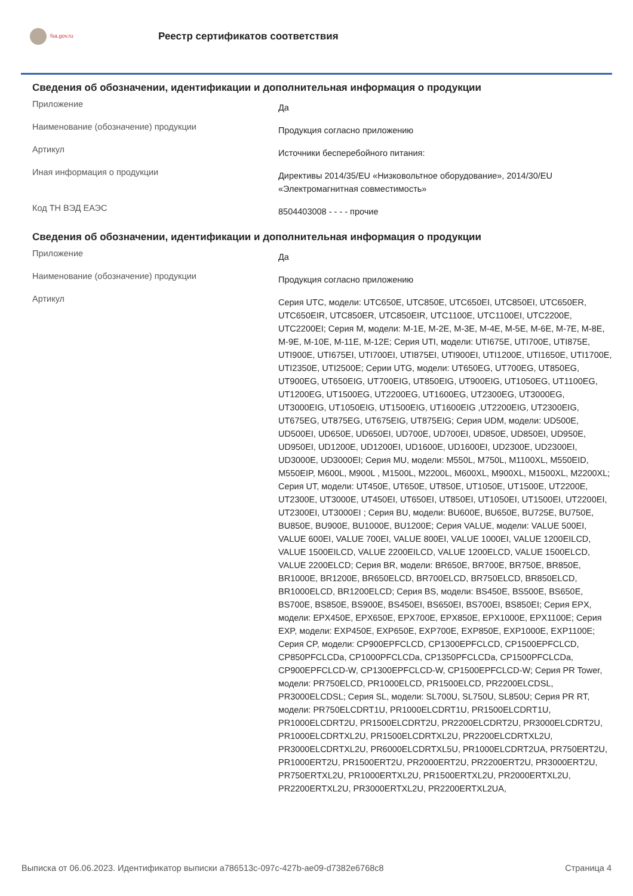fsa.gov.ru
Реестр сертификатов соответствия
Сведения об обозначении, идентификации и дополнительная информация о продукции
| Приложение | Да |
| Наименование (обозначение) продукции | Продукция согласно приложению |
| Артикул | Источники бесперебойного питания: |
| Иная информация о продукции | Директивы 2014/35/EU «Низковольтное оборудование», 2014/30/EU «Электромагнитная совместимость» |
| Код ТН ВЭД ЕАЭС | 8504403008 - - - - прочие |
Сведения об обозначении, идентификации и дополнительная информация о продукции
| Приложение | Да |
| Наименование (обозначение) продукции | Продукция согласно приложению |
| Артикул | Серия UTC, модели: UTC650E, UTC850E, UTC650EI, UTC850EI, UTC650ER, UTC650EIR, UTC850ER, UTC850EIR, UTC1100E, UTC1100EI, UTC2200E, UTC2200EI; Серия M, модели: M-1E, M-2E, M-3E, M-4E, M-5E, M-6E, M-7E, M-8E, M-9E, M-10E, M-11E, M-12E; Серия UTI, модели: UTI675E, UTI700E, UTI875E, UTI900E, UTI675EI, UTI700EI, UTI875EI, UTI900EI, UTI1200E, UTI1650E, UTI1700E, UTI2350E, UTI2500E; Серии UTG, модели: UT650EG, UT700EG, UT850EG, UT900EG, UT650EIG, UT700EIG, UT850EIG, UT900EIG, UT1050EG, UT1100EG, UT1200EG, UT1500EG, UT2200EG, UT1600EG, UT2300EG, UT3000EG, UT3000EIG, UT1050EIG, UT1500EIG, UT1600EIG ,UT2200EIG, UT2300EIG, UT675EG, UT875EG, UT675EIG, UT875EIG; Серия UDM, модели: UD500E, UD500EI, UD650E, UD650EI, UD700E, UD700EI, UD850E, UD850EI, UD950E, UD950EI, UD1200E, UD1200EI, UD1600E, UD1600EI, UD2300E, UD2300EI, UD3000E, UD3000EI; Серия MU, модели: M550L, M750L, M1100XL, M550EID, M550EIP, M600L, M900L , M1500L, M2200L, M600XL, M900XL, M1500XL, M2200XL; Серия UT, модели: UT450E, UT650E, UT850E, UT1050E, UT1500E, UT2200E, UT2300E, UT3000E, UT450EI, UT650EI, UT850EI, UT1050EI, UT1500EI, UT2200EI, UT2300EI, UT3000EI ; Серия BU, модели: BU600E, BU650E, BU725E, BU750E, BU850E, BU900E, BU1000E, BU1200E; Серия VALUE, модели: VALUE 500EI, VALUE 600EI, VALUE 700EI, VALUE 800EI, VALUE 1000EI, VALUE 1200EILCD, VALUE 1500EILCD, VALUE 2200EILCD, VALUE 1200ELCD, VALUE 1500ELCD, VALUE 2200ELCD; Серия BR, модели: BR650E, BR700E, BR750E, BR850E, BR1000E, BR1200E, BR650ELCD, BR700ELCD, BR750ELCD, BR850ELCD, BR1000ELCD, BR1200ELCD; Серия BS, модели: BS450E, BS500E, BS650E, BS700E, BS850E, BS900E, BS450EI, BS650EI, BS700EI, BS850EI; Серия EPX, модели: EPX450E, EPX650E, EPX700E, EPX850E, EPX1000E, EPX1100E; Серия EXP, модели: EXP450E, EXP650E, EXP700E, EXP850E, EXP1000E, EXP1100E; Серия CP, модели: CP900EPFCLCD, CP1300EPFCLCD, CP1500EPFCLCD, CP850PFCLCDa, CP1000PFCLCDa, CP1350PFCLCDa, CP1500PFCLCDa, CP900EPFCLCD-W, CP1300EPFCLCD-W, CP1500EPFCLCD-W; Серия PR Tower, модели: PR750ELCD, PR1000ELCD, PR1500ELCD, PR2200ELCDSL, PR3000ELCDSL; Серия SL, модели: SL700U, SL750U, SL850U; Серия PR RT, модели: PR750ELCDRT1U, PR1000ELCDRT1U, PR1500ELCDRT1U, PR1000ELCDRT2U, PR1500ELCDRT2U, PR2200ELCDRT2U, PR3000ELCDRT2U, PR1000ELCDRTXL2U, PR1500ELCDRTXL2U, PR2200ELCDRTXL2U, PR3000ELCDRTXL2U, PR6000ELCDRTXL5U, PR1000ELCDRT2UA, PR750ERT2U, PR1000ERT2U, PR1500ERT2U, PR2000ERT2U, PR2200ERT2U, PR3000ERT2U, PR750ERTXL2U, PR1000ERTXL2U, PR1500ERTXL2U, PR2000ERTXL2U, PR2200ERTXL2U, PR3000ERTXL2U, PR2200ERTXL2UA, |
Выписка от 06.06.2023. Идентификатор выписки a786513c-097c-427b-ae09-d7382e6768c8 Страница 4